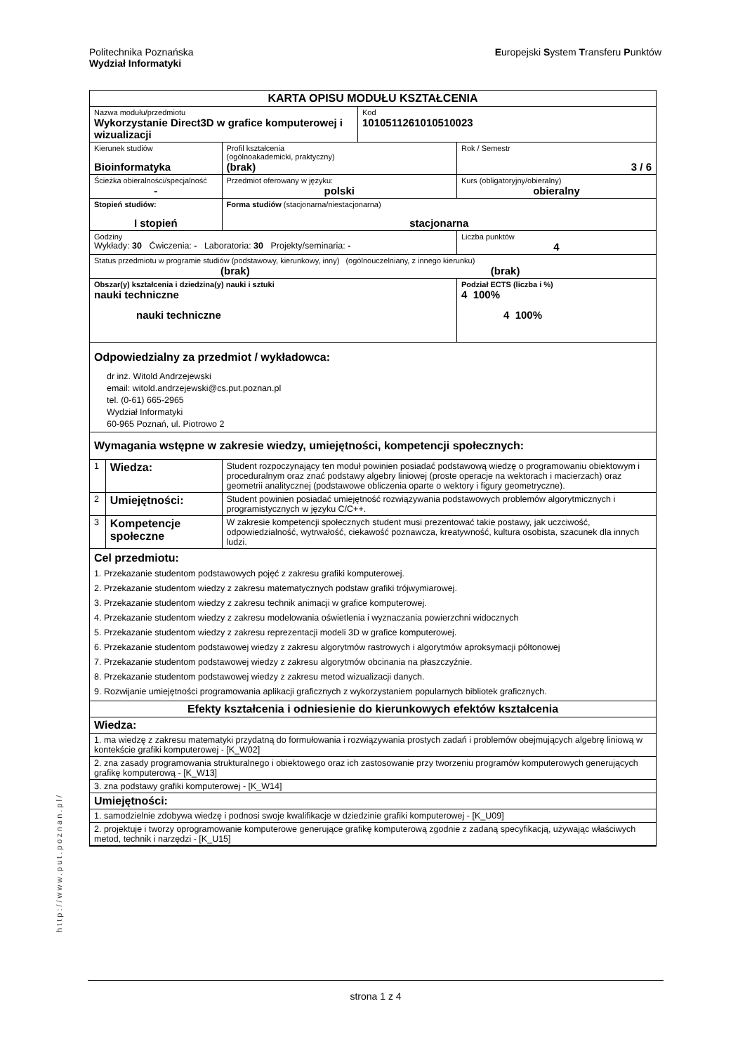Politechnika Poznańska
Wydział Informatyki
Europejski System Transferu Punktów
http://www.put.poznan.pl/
| KARTA OPISU MODUŁU KSZTAŁCENIA | | | | | |
| Nazwa modułu/przedmiotu Wykorzystanie Direct3D w grafice komputerowej i wizualizacji | | | | Kod 1010511261010510023 | |
| Kierunek studiów Bioinformatyka | | | Profil kształcenia (ogólnoakademicki, praktyczny) (brak) | | Rok / Semestr 3 / 6 |
| Ścieżka obieralności/specjalność - | | | Przedmiot oferowany w języku: polski | | Kurs (obligatoryjny/obieralny) obieralny |
| Stopień studiów: I stopień | | Forma studiów (stacjonarna/niestacjonarna) stacjonarna | | | |
| Godziny Wykłady: 30 Ćwiczenia: - Laboratoria: 30 Projekty/seminaria: - | | | | | Liczba punktów 4 |
| Status przedmiotu w programie studiów (podstawowy, kierunkowy, inny) (ogólnouczelniany, z innego kierunku) (brak) (brak) | | | | | |
| Obszar(y) kształcenia i dziedzina(y) nauki i sztuki nauki techniczne nauki techniczne | | | | | Podział ECTS (liczba i %) 4 100% 4 100% |
| Odpowiedzialny za przedmiot / wykładowca: dr inż. Witold Andrzejewski email: witold.andrzejewski@cs.put.poznan.pl tel. (0-61) 665-2965 Wydział Informatyki 60-965 Poznań, ul. Piotrowo 2 | | | | | |
| Wymagania wstępne w zakresie wiedzy, umiejętności, kompetencji społecznych: | | | | | |
| 1 | Wiedza: | Student rozpoczynający ten moduł powinien posiadać podstawową wiedzę o programowaniu obiektowym i proceduralnym oraz znać podstawy algebry liniowej (proste operacje na wektorach i macierzach) oraz geometrii analitycznej (podstawowe obliczenia oparte o wektory i figury geometryczne). | | | |
| 2 | Umiejętności: | Student powinien posiadać umiejętność rozwiązywania podstawowych problemów algorytmicznych i programistycznych w języku C/C++. | | | |
| 3 | Kompetencje społeczne | W zakresie kompetencji społecznych student musi prezentować takie postawy, jak uczciwość, odpowiedzialność, wytrwałość, ciekawość poznawcza, kreatywność, kultura osobista, szacunek dla innych ludzi. | | | |
| Cel przedmiotu: 1. Przekazanie studentom podstawowych pojęć z zakresu grafiki komputerowej. 2. Przekazanie studentom wiedzy z zakresu matematycznych podstaw grafiki trójwymiarowej. 3. Przekazanie studentom wiedzy z zakresu technik animacji w grafice komputerowej. 4. Przekazanie studentom wiedzy z zakresu modelowania oświetlenia i wyznaczania powierzchni widocznych 5. Przekazanie studentom wiedzy z zakresu reprezentacji modeli 3D w grafice komputerowej. 6. Przekazanie studentom podstawowej wiedzy z zakresu algorytmów rastrowych i algorytmów aproksymacji półtonowej 7. Przekazanie studentom podstawowej wiedzy z zakresu algorytmów obcinania na płaszczyźnie. 8. Przekazanie studentom podstawowej wiedzy z zakresu metod wizualizacji danych. 9. Rozwijanie umiejętności programowania aplikacji graficznych z wykorzystaniem popularnych bibliotek graficznych. | | | | | |
| Efekty kształcenia i odniesienie do kierunkowych efektów kształcenia | | | | | |
| Wiedza: | | | | | |
| 1. ma wiedzę z zakresu matematyki przydatną do formułowania i rozwiązywania prostych zadań i problemów obejmujących algebrę liniową w kontekście grafiki komputerowej - [K_W02] | | | | | |
| 2. zna zasady programowania strukturalnego i obiektowego oraz ich zastosowanie przy tworzeniu programów komputerowych generujących grafikę komputerową - [K_W13] | | | | | |
| 3. zna podstawy grafiki komputerowej - [K_W14] | | | | | |
| Umiejętności: | | | | | |
| 1. samodzielnie zdobywa wiedzę i podnosi swoje kwalifikacje w dziedzinie grafiki komputerowej - [K_U09] | | | | | |
| 2. projektuje i tworzy oprogramowanie komputerowe generujące grafikę komputerową zgodnie z zadaną specyfikacją, używając właściwych metod, technik i narzędzi - [K_U15] | | | | | |
strona 1 z 4